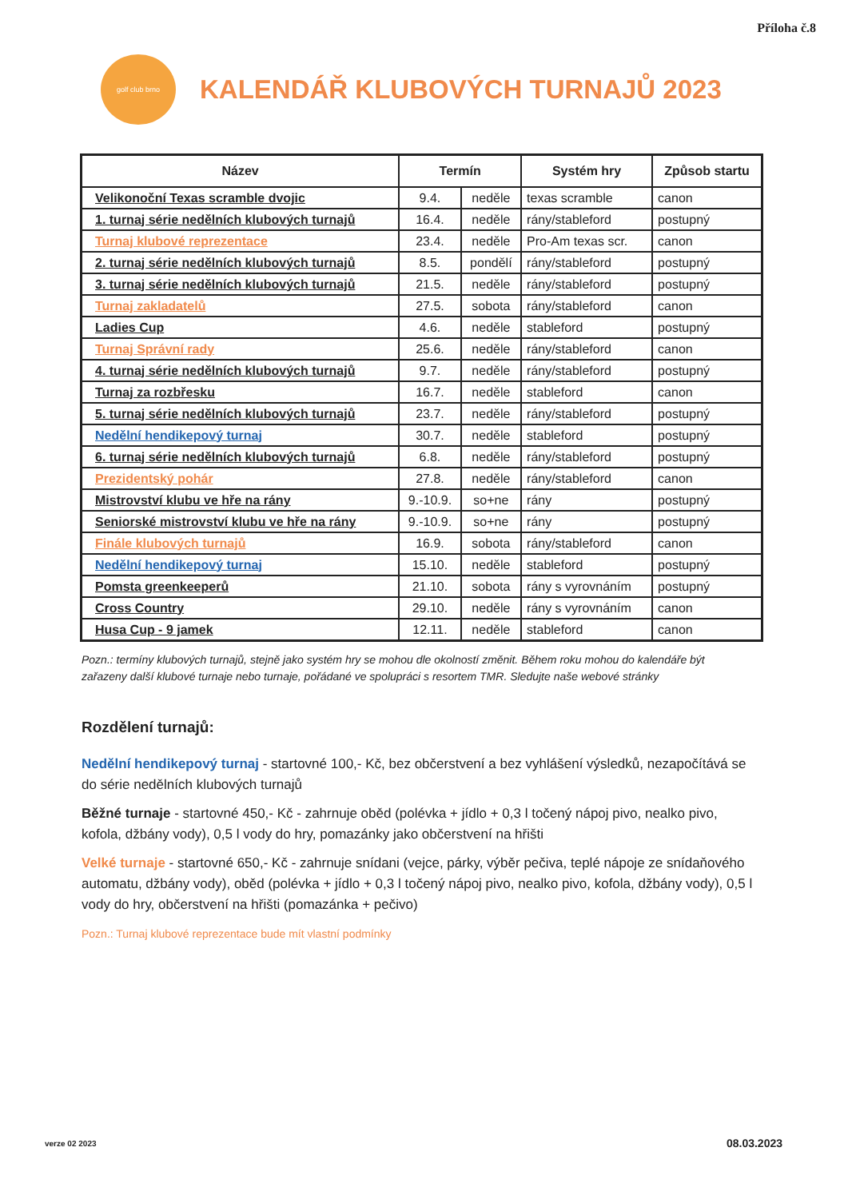Příloha č.8
golf club brno
KALENDÁŘ KLUBOVÝCH TURNAJŮ 2023
| Název | Termín | | Systém hry | Způsob startu |
| --- | --- | --- | --- | --- |
| Velikonoční Texas scramble dvojic | 9.4. | neděle | texas scramble | canon |
| 1. turnaj série nedělních klubových turnajů | 16.4. | neděle | rány/stableford | postupný |
| Turnaj klubové reprezentace | 23.4. | neděle | Pro-Am texas scr. | canon |
| 2. turnaj série nedělních klubových turnajů | 8.5. | pondělí | rány/stableford | postupný |
| 3. turnaj série nedělních klubových turnajů | 21.5. | neděle | rány/stableford | postupný |
| Turnaj zakladatelů | 27.5. | sobota | rány/stableford | canon |
| Ladies Cup | 4.6. | neděle | stableford | postupný |
| Turnaj Správní rady | 25.6. | neděle | rány/stableford | canon |
| 4. turnaj série nedělních klubových turnajů | 9.7. | neděle | rány/stableford | postupný |
| Turnaj za rozbřesku | 16.7. | neděle | stableford | canon |
| 5. turnaj série nedělních klubových turnajů | 23.7. | neděle | rány/stableford | postupný |
| Nedělní hendikepový turnaj | 30.7. | neděle | stableford | postupný |
| 6. turnaj série nedělních klubových turnajů | 6.8. | neděle | rány/stableford | postupný |
| Prezidentský pohár | 27.8. | neděle | rány/stableford | canon |
| Mistrovství klubu ve hře na rány | 9.-10.9. | so+ne | rány | postupný |
| Seniorské mistrovství klubu ve hře na rány | 9.-10.9. | so+ne | rány | postupný |
| Finále klubových turnajů | 16.9. | sobota | rány/stableford | canon |
| Nedělní hendikepový turnaj | 15.10. | neděle | stableford | postupný |
| Pomsta greenkeeperů | 21.10. | sobota | rány s vyrovnáním | postupný |
| Cross Country | 29.10. | neděle | rány s vyrovnáním | canon |
| Husa Cup - 9 jamek | 12.11. | neděle | stableford | canon |
Pozn.: termíny klubových turnajů, stejně jako systém hry se mohou dle okolností změnit. Během roku mohou do kalendáře být zařazeny další klubové turnaje nebo turnaje, pořádané ve spolupráci s resortem TMR. Sledujte naše webové stránky
Rozdělení turnajů:
Nedělní hendikepový turnaj - startovné 100,- Kč, bez občerstvení a bez vyhlášení výsledků, nezapočítává se do série nedělních klubových turnajů
Běžné turnaje - startovné 450,- Kč - zahrnuje oběd (polévka + jídlo + 0,3 l točený nápoj pivo, nealko pivo, kofola, džbány vody), 0,5 l vody do hry, pomazánky jako občerstvení na hřišti
Velké turnaje - startovné 650,- Kč - zahrnuje snídani (vejce, párky, výběr pečiva, teplé nápoje ze snídaňového automatu, džbány vody), oběd (polévka + jídlo + 0,3 l točený nápoj pivo, nealko pivo, kofola, džbány vody), 0,5 l vody do hry, občerstvení na hřišti (pomazánka + pečivo)
Pozn.: Turnaj klubové reprezentace bude mít vlastní podmínky
verze 02 2023 08.03.2023